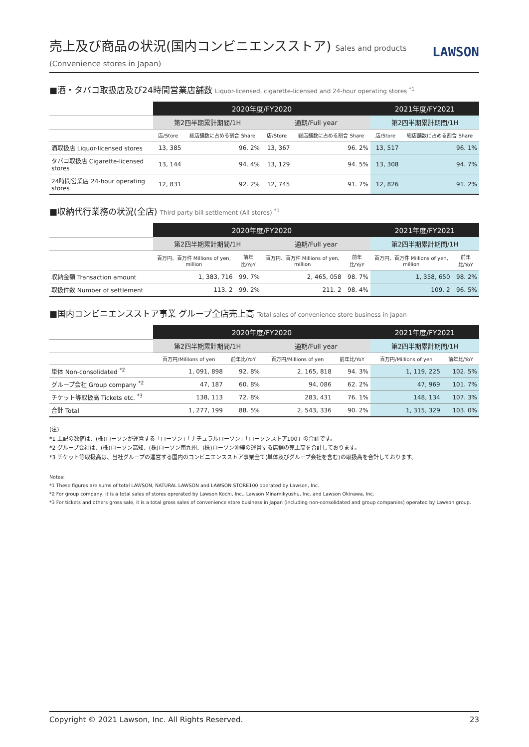売上及び商品の状況(国内コンビニエンスストア) Sales and products (Convenience stores in Japan)
LAWSON
■酒・タバコ取扱店及び24時間営業店舗数 Liquor-licensed, cigarette-licensed and 24-hour operating stores <sup>*1</sup>
| | 2020年度/FY2020 | | | | 2021年度/FY2021 | |
| --- | --- | --- | --- | --- | --- | --- |
| | 第2四半期累計期間/1H | | 通期/Full year | | 第2四半期累計期間/1H | |
| | 店/Store | 総店舗数に占める割合 Share | 店/Store | 総店舗数に占める割合 Share | 店/Store | 総店舗数に占める割合 Share |
| 酒取扱店 Liquor-licensed stores | 13, 385 | 96. 2% | 13, 367 | 96. 2% | 13, 517 | 96. 1% |
| タバコ取扱店 Cigarette-licensed stores | 13, 144 | 94. 4% | 13, 129 | 94. 5% | 13, 308 | 94. 7% |
| 24時間営業店 24-hour operating stores | 12, 831 | 92. 2% | 12, 745 | 91. 7% | 12, 826 | 91. 2% |
■収納代行業務の状況(全店) Third party bill settlement (All stores) <sup>*1</sup>
| | 2020年度/FY2020 | | | | 2021年度/FY2021 | |
| --- | --- | --- | --- | --- | --- | --- |
| | 第2四半期累計期間/1H | | 通期/Full year | | 第2四半期累計期間/1H | |
| | 百万円、百万件 Millions of yen, million | 前年比/YoY | 百万円、百万件 Millions of yen, million | 前年比/YoY | 百万円、百万件 Millions of yen, million | 前年比/YoY |
| 収納金額 Transaction amount | 1, 383, 716 | 99. 7% | 2, 465, 058 | 98. 7% | 1, 358, 650 | 98. 2% |
| 取扱件数 Number of settlement | 113. 2 | 99. 2% | 211. 2 | 98. 4% | 109. 2 | 96. 5% |
■国内コンビニエンスストア事業 グループ全店売上高 Total sales of convenience store business in Japan
| | 2020年度/FY2020 | | | | 2021年度/FY2021 | |
| --- | --- | --- | --- | --- | --- | --- |
| | 第2四半期累計期間/1H | | 通期/Full year | | 第2四半期累計期間/1H | |
| | 百万円/Millions of yen | 前年比/YoY | 百万円/Millions of yen | 前年比/YoY | 百万円/Millions of yen | 前年比/YoY |
| 単体 Non-consolidated <sup>*2</sup> | 1, 091, 898 | 92. 8% | 2, 165, 818 | 94. 3% | 1, 119, 225 | 102. 5% |
| グループ会社 Group company <sup>*2</sup> | 47, 187 | 60. 8% | 94, 086 | 62. 2% | 47, 969 | 101. 7% |
| チケット等取扱高 Tickets etc. <sup>*3</sup> | 138, 113 | 72. 8% | 283, 431 | 76. 1% | 148, 134 | 107. 3% |
| 合計 Total | 1, 277, 199 | 88. 5% | 2, 543, 336 | 90. 2% | 1, 315, 329 | 103. 0% |
(注)
*1 上記の数値は、(株)ローソンが運営する「ローソン」「ナチュラルローソン」「ローソンストア100」の合計です。
*2 グループ会社は、(株)ローソン高知、(株)ローソン南九州、(株)ローソン沖縄の運営する店舗の売上高を合計しております。
*3 チケット等取扱高は、当社グループの運営する国内のコンビニエンスストア事業全て(単体及びグループ会社を含む)の取扱高を合計しております。
Notes:
*1 These figures are sums of total LAWSON, NATURAL LAWSON and LAWSON STORE100 operated by Lawson, Inc.
*2 For group company, it is a total sales of stores oprerated by Lawson Kochi, Inc., Lawson Minamikyushu, Inc. and Lawson Okinawa, Inc.
*3 For tickets and others gross sale, it is a total gross sales of convenience store business in Japan (including non-consolidated and group companies) operated by Lawson group.
Copyright © 2021 Lawson, Inc. All Rights Reserved. 23